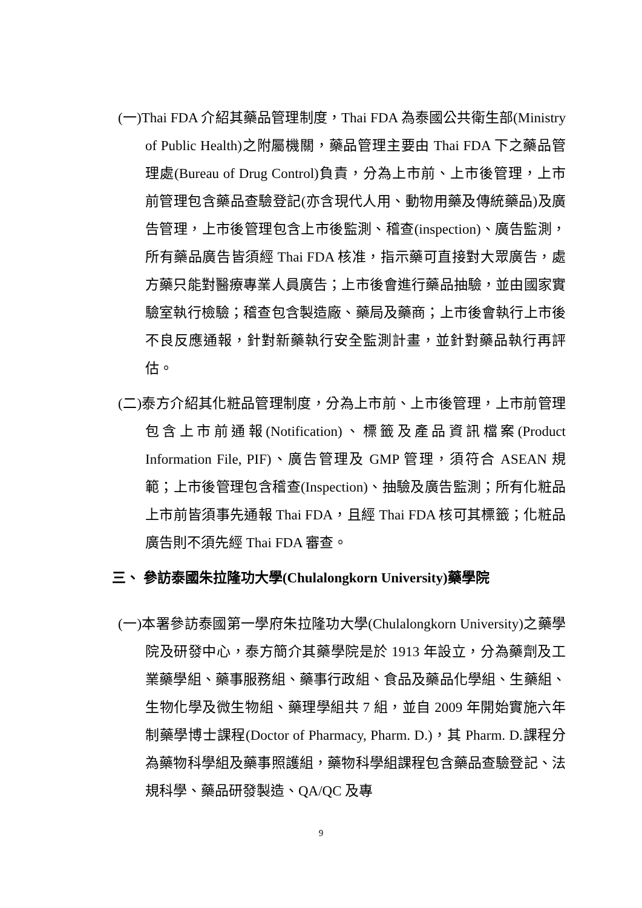(一)Thai FDA 介紹其藥品管理制度，Thai FDA 為泰國公共衛生部(Ministry of Public Health)之附屬機關，藥品管理主要由 Thai FDA 下之藥品管理處(Bureau of Drug Control)負責，分為上市前、上市後管理，上市前管理包含藥品查驗登記(亦含現代人用、動物用藥及傳統藥品)及廣告管理，上市後管理包含上市後監測、稽查(inspection)、廣告監測，所有藥品廣告皆須經 Thai FDA 核准，指示藥可直接對大眾廣告，處方藥只能對醫療專業人員廣告；上市後會進行藥品抽驗，並由國家實驗室執行檢驗；稽查包含製造廠、藥局及藥商；上市後會執行上市後不良反應通報，針對新藥執行安全監測計畫，並針對藥品執行再評估。
(二)泰方介紹其化粧品管理制度，分為上市前、上市後管理，上市前管理包含上市前通報(Notification)、標籤及產品資訊檔案(Product Information File, PIF)、廣告管理及 GMP 管理，須符合 ASEAN 規範；上市後管理包含稽查(Inspection)、抽驗及廣告監測；所有化粧品上市前皆須事先通報 Thai FDA，且經 Thai FDA 核可其標籤；化粧品廣告則不須先經 Thai FDA 審查。
三、 參訪泰國朱拉隆功大學(Chulalongkorn University)藥學院
(一)本署參訪泰國第一學府朱拉隆功大學(Chulalongkorn University)之藥學院及研發中心，泰方簡介其藥學院是於 1913 年設立，分為藥劑及工業藥學組、藥事服務組、藥事行政組、食品及藥品化學組、生藥組、生物化學及微生物組、藥理學組共 7 組，並自 2009 年開始實施六年制藥學博士課程(Doctor of Pharmacy, Pharm. D.)，其 Pharm. D.課程分為藥物科學組及藥事照護組，藥物科學組課程包含藥品查驗登記、法規科學、藥品研發製造、QA/QC 及專
9